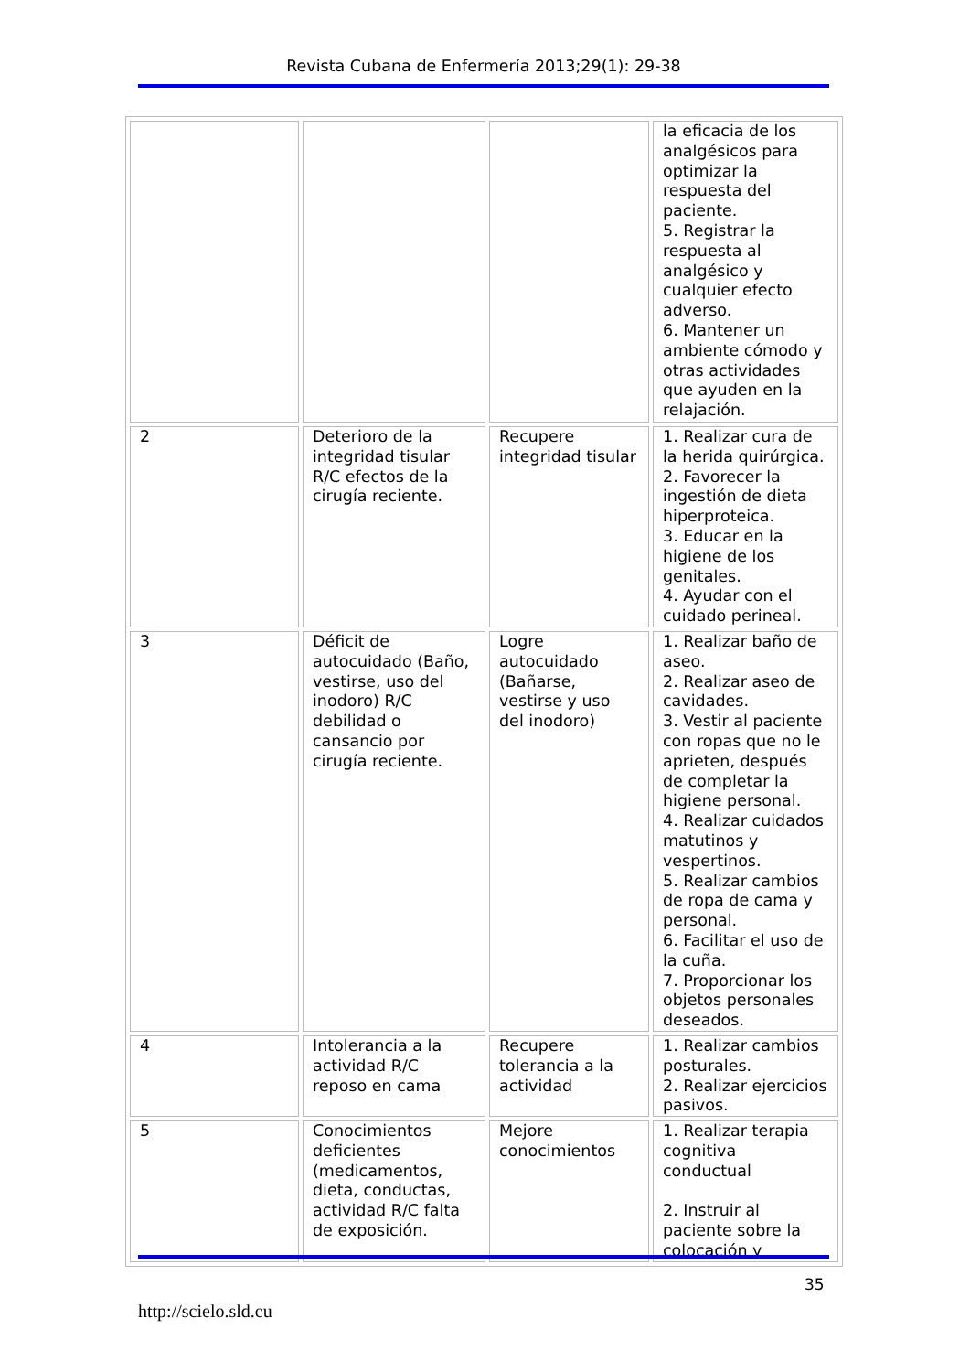Revista Cubana de Enfermería 2013;29(1): 29-38
| | | | la eficacia de los analgésicos para optimizar la respuesta del paciente. 5. Registrar la respuesta al analgésico y cualquier efecto adverso. 6. Mantener un ambiente cómodo y otras actividades que ayuden en la relajación. |
| 2 | Deterioro de la integridad tisular R/C efectos de la cirugía reciente. | Recupere integridad tisular | 1. Realizar cura de la herida quirúrgica. 2. Favorecer la ingestión de dieta hiperproteica. 3. Educar en la higiene de los genitales. 4. Ayudar con el cuidado perineal. |
| 3 | Déficit de autocuidado (Baño, vestirse, uso del inodoro) R/C debilidad o cansancio por cirugía reciente. | Logre autocuidado (Bañarse, vestirse y uso del inodoro) | 1. Realizar baño de aseo. 2. Realizar aseo de cavidades. 3. Vestir al paciente con ropas que no le aprieten, después de completar la higiene personal. 4. Realizar cuidados matutinos y vespertinos. 5. Realizar cambios de ropa de cama y personal. 6. Facilitar el uso de la cuña. 7. Proporcionar los objetos personales deseados. |
| 4 | Intolerancia a la actividad R/C reposo en cama | Recupere tolerancia a la actividad | 1. Realizar cambios posturales. 2. Realizar ejercicios pasivos. |
| 5 | Conocimientos deficientes (medicamentos, dieta, conductas, actividad R/C falta de exposición. | Mejore conocimientos | 1. Realizar terapia cognitiva conductual 2. Instruir al paciente sobre la colocación y |
35
http://scielo.sld.cu